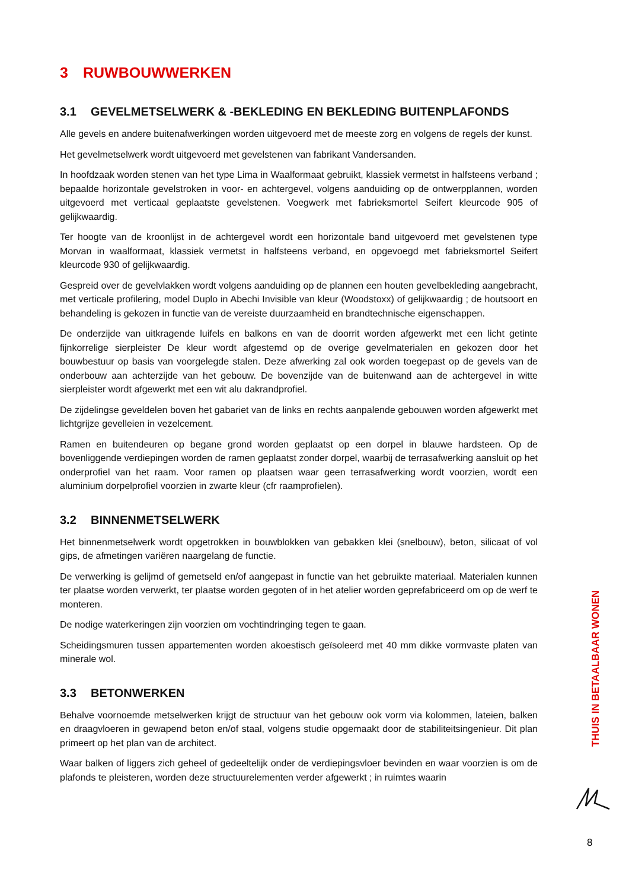3 RUWBOUWWERKEN
3.1 GEVELMETSELWERK & -BEKLEDING EN BEKLEDING BUITENPLAFONDS
Alle gevels en andere buitenafwerkingen worden uitgevoerd met de meeste zorg en volgens de regels der kunst.
Het gevelmetselwerk wordt uitgevoerd met gevelstenen van fabrikant Vandersanden.
In hoofdzaak worden stenen van het type Lima in Waalformaat gebruikt, klassiek vermetst in halfsteens verband ; bepaalde horizontale gevelstroken in voor- en achtergevel, volgens aanduiding op de ontwerpplannen, worden uitgevoerd met verticaal geplaatste gevelstenen. Voegwerk met fabrieksmortel Seifert kleurcode 905 of gelijkwaardig.
Ter hoogte van de kroonlijst in de achtergevel wordt een horizontale band uitgevoerd met gevelstenen type Morvan in waalformaat, klassiek vermetst in halfsteens verband, en opgevoegd met fabrieksmortel Seifert kleurcode 930 of gelijkwaardig.
Gespreid over de gevelvlakken wordt volgens aanduiding op de plannen een houten gevelbekleding aangebracht, met verticale profilering, model Duplo in Abechi Invisible van kleur (Woodstoxx) of gelijkwaardig ; de houtsoort en behandeling is gekozen in functie van de vereiste duurzaamheid en brandtechnische eigenschappen.
De onderzijde van uitkragende luifels en balkons en van de doorrit worden afgewerkt met een licht getinte fijnkorrelige sierpleister De kleur wordt afgestemd op de overige gevelmaterialen en gekozen door het bouwbestuur op basis van voorgelegde stalen. Deze afwerking zal ook worden toegepast op de gevels van de onderbouw aan achterzijde van het gebouw. De bovenzijde van de buitenwand aan de achtergevel in witte sierpleister wordt afgewerkt met een wit alu dakrandprofiel.
De zijdelingse geveldelen boven het gabariet van de links en rechts aanpalende gebouwen worden afgewerkt met lichtgrijze gevelleien in vezelcement.
Ramen en buitendeuren op begane grond worden geplaatst op een dorpel in blauwe hardsteen. Op de bovenliggende verdiepingen worden de ramen geplaatst zonder dorpel, waarbij de terrasafwerking aansluit op het onderprofiel van het raam. Voor ramen op plaatsen waar geen terrasafwerking wordt voorzien, wordt een aluminium dorpelprofiel voorzien in zwarte kleur (cfr raamprofielen).
3.2 BINNENMETSELWERK
Het binnenmetselwerk wordt opgetrokken in bouwblokken van gebakken klei (snelbouw), beton, silicaat of vol gips, de afmetingen variëren naargelang de functie.
De verwerking is gelijmd of gemetseld en/of aangepast in functie van het gebruikte materiaal. Materialen kunnen ter plaatse worden verwerkt, ter plaatse worden gegoten of in het atelier worden geprefabriceerd om op de werf te monteren.
De nodige waterkeringen zijn voorzien om vochtindringing tegen te gaan.
Scheidingsmuren tussen appartementen worden akoestisch geïsoleerd met 40 mm dikke vormvaste platen van minerale wol.
3.3 BETONWERKEN
Behalve voornoemde metselwerken krijgt de structuur van het gebouw ook vorm via kolommen, lateien, balken en draagvloeren in gewapend beton en/of staal, volgens studie opgemaakt door de stabiliteitsingenieur. Dit plan primeert op het plan van de architect.
Waar balken of liggers zich geheel of gedeeltelijk onder de verdiepingsvloer bevinden en waar voorzien is om de plafonds te pleisteren, worden deze structuurelementen verder afgewerkt ; in ruimtes waarin
THUIS IN BETAALBAAR WONEN
8